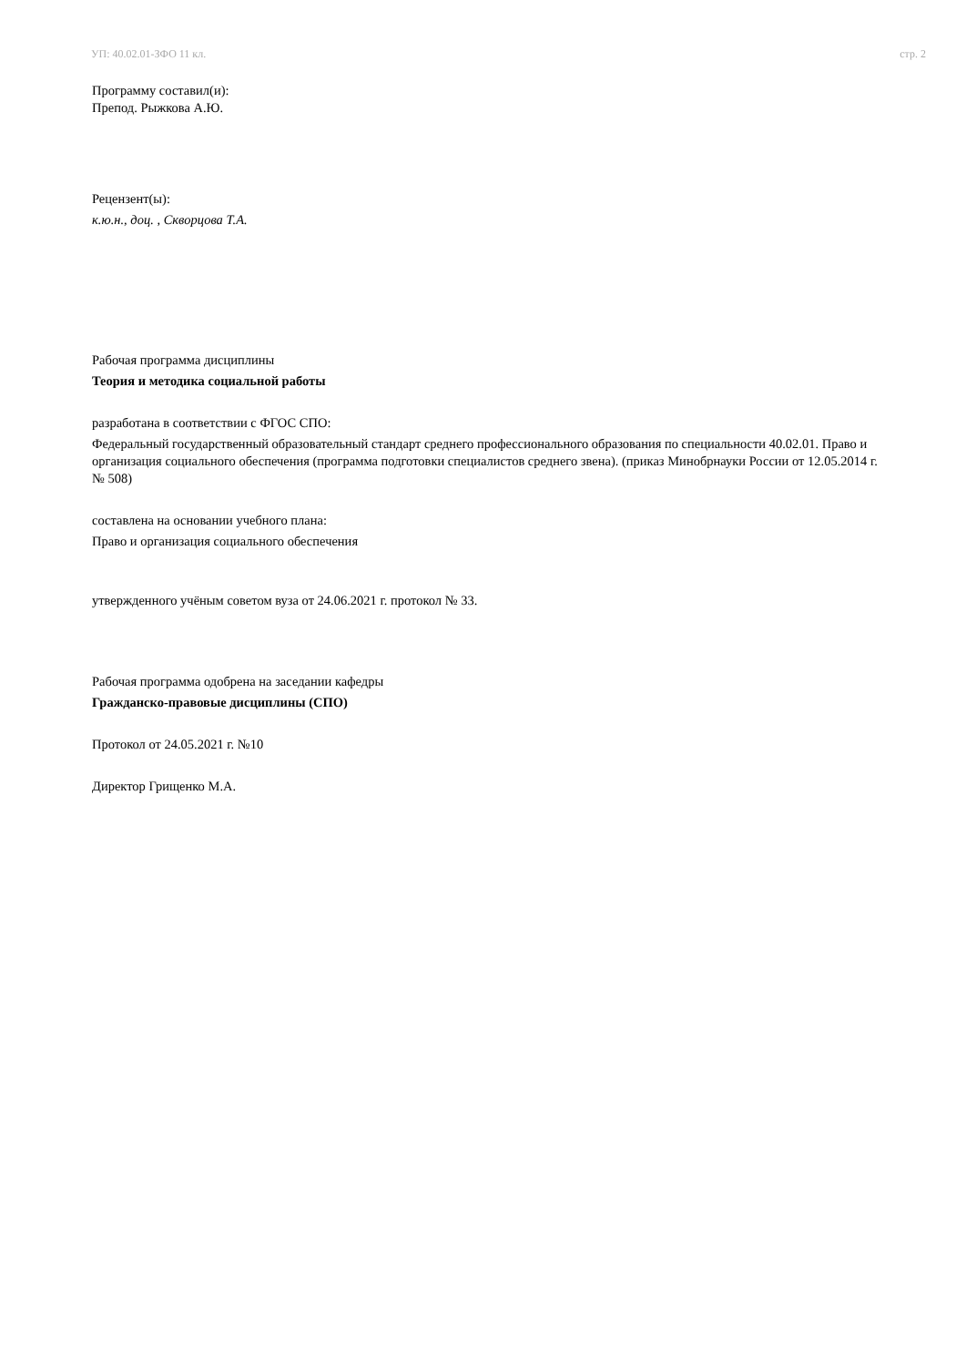УП: 40.02.01-ЗФО 11 кл. стр. 2
Программу составил(и):
Препод. Рыжкова А.Ю.
Рецензент(ы):
к.ю.н., доц. , Скворцова Т.А.
Рабочая программа дисциплины
Теория и методика социальной работы
разработана в соответствии с ФГОС СПО:
Федеральный государственный образовательный стандарт среднего профессионального образования по специальности 40.02.01. Право и организация социального обеспечения (программа подготовки специалистов среднего звена). (приказ Минобрнауки России от 12.05.2014 г. № 508)
составлена на основании учебного плана:
Право и организация социального обеспечения
утвержденного учёным советом вуза от 24.06.2021 г. протокол № 33.
Рабочая программа одобрена на заседании кафедры
Гражданско-правовые дисциплины (СПО)
Протокол от 24.05.2021 г. №10
Директор Грищенко М.А.